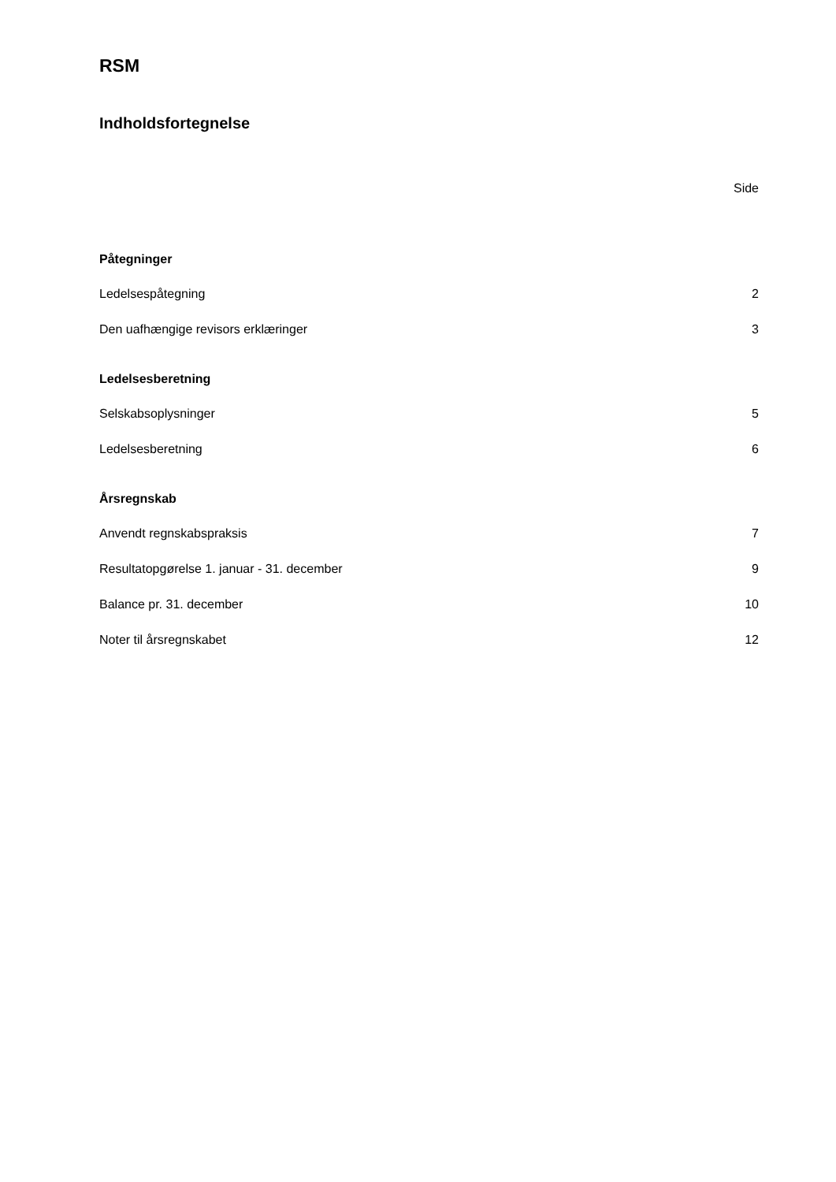RSM
Indholdsfortegnelse
Side
Påtegninger
Ledelsespåtegning 2
Den uafhængige revisors erklæringer 3
Ledelsesberetning
Selskabsoplysninger 5
Ledelsesberetning 6
Årsregnskab
Anvendt regnskabspraksis 7
Resultatopgørelse 1. januar - 31. december 9
Balance pr. 31. december 10
Noter til årsregnskabet 12